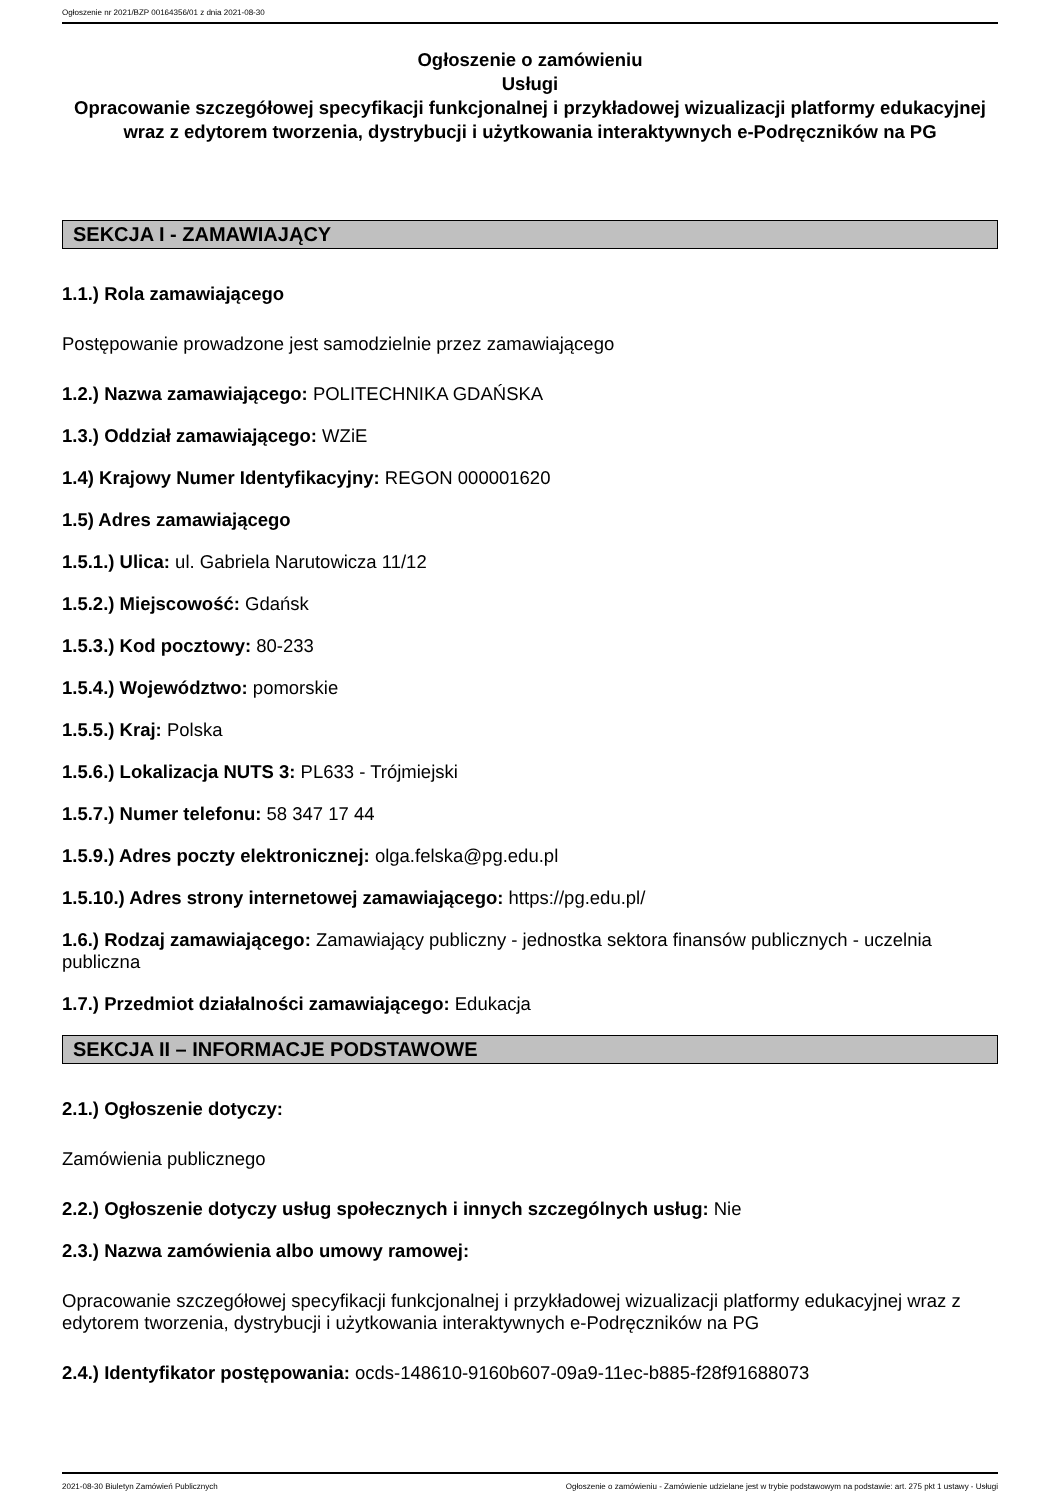Ogłoszenie nr 2021/BZP 00164356/01 z dnia 2021-08-30
Ogłoszenie o zamówieniu
Usługi
Opracowanie szczegółowej specyfikacji funkcjonalnej i przykładowej wizualizacji platformy edukacyjnej wraz z edytorem tworzenia, dystrybucji i użytkowania interaktywnych e-Podręczników na PG
SEKCJA I - ZAMAWIAJĄCY
1.1.) Rola zamawiającego
Postępowanie prowadzone jest samodzielnie przez zamawiającego
1.2.) Nazwa zamawiającego: POLITECHNIKA GDAŃSKA
1.3.) Oddział zamawiającego: WZiE
1.4) Krajowy Numer Identyfikacyjny: REGON 000001620
1.5) Adres zamawiającego
1.5.1.) Ulica: ul. Gabriela Narutowicza 11/12
1.5.2.) Miejscowość: Gdańsk
1.5.3.) Kod pocztowy: 80-233
1.5.4.) Województwo: pomorskie
1.5.5.) Kraj: Polska
1.5.6.) Lokalizacja NUTS 3: PL633 - Trójmiejski
1.5.7.) Numer telefonu: 58 347 17 44
1.5.9.) Adres poczty elektronicznej: olga.felska@pg.edu.pl
1.5.10.) Adres strony internetowej zamawiającego: https://pg.edu.pl/
1.6.) Rodzaj zamawiającego: Zamawiający publiczny - jednostka sektora finansów publicznych - uczelnia publiczna
1.7.) Przedmiot działalności zamawiającego: Edukacja
SEKCJA II – INFORMACJE PODSTAWOWE
2.1.) Ogłoszenie dotyczy:
Zamówienia publicznego
2.2.) Ogłoszenie dotyczy usług społecznych i innych szczególnych usług: Nie
2.3.) Nazwa zamówienia albo umowy ramowej:
Opracowanie szczegółowej specyfikacji funkcjonalnej i przykładowej wizualizacji platformy edukacyjnej wraz z edytorem tworzenia, dystrybucji i użytkowania interaktywnych e-Podręczników na PG
2.4.) Identyfikator postępowania: ocds-148610-9160b607-09a9-11ec-b885-f28f91688073
2021-08-30 Biuletyn Zamówień Publicznych Ogłoszenie o zamówieniu - Zamówienie udzielane jest w trybie podstawowym na podstawie: art. 275 pkt 1 ustawy - Usługi